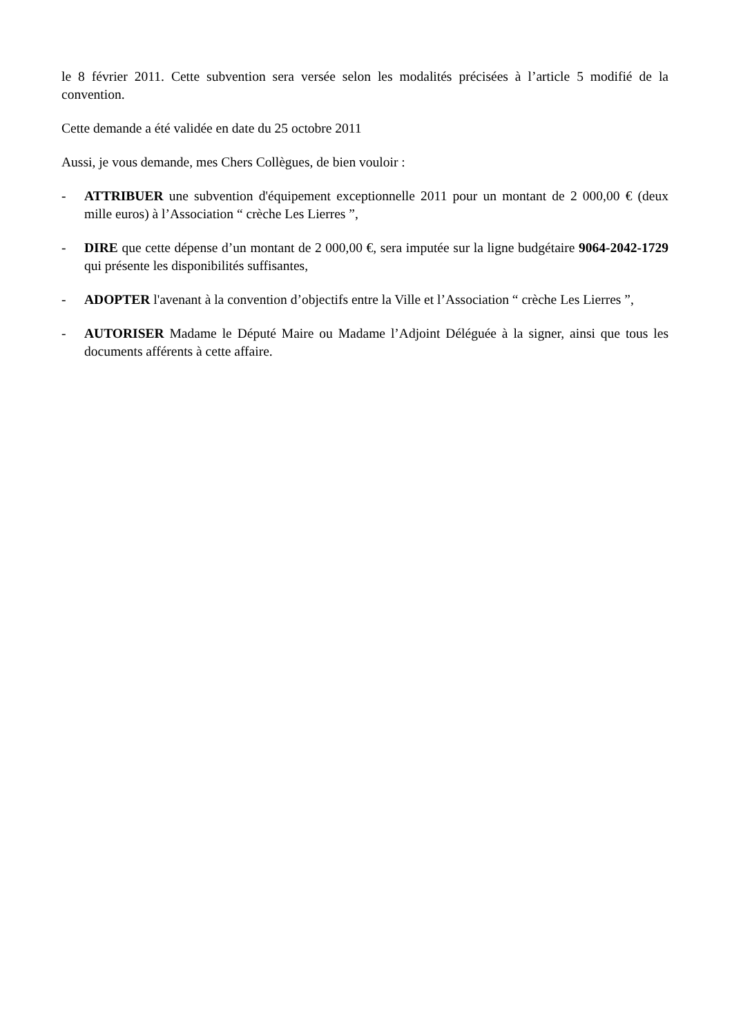le 8 février 2011. Cette subvention sera versée selon les modalités précisées à l’article 5 modifié de la convention.
Cette demande a été validée en date du 25 octobre 2011
Aussi, je vous demande, mes Chers Collègues, de bien vouloir :
- ATTRIBUER une subvention d'équipement exceptionnelle 2011 pour un montant de 2 000,00 € (deux mille euros) à l’Association “ crèche Les Lierres ”,
- DIRE que cette dépense d’un montant de 2 000,00 €, sera imputée sur la ligne budgétaire 9064-2042-1729 qui présente les disponibilités suffisantes,
- ADOPTER l'avenant à la convention d’objectifs entre la Ville et l’Association “ crèche Les Lierres ”,
- AUTORISER Madame le Député Maire ou Madame l’Adjoint Déléguée à la signer, ainsi que tous les documents afférents à cette affaire.